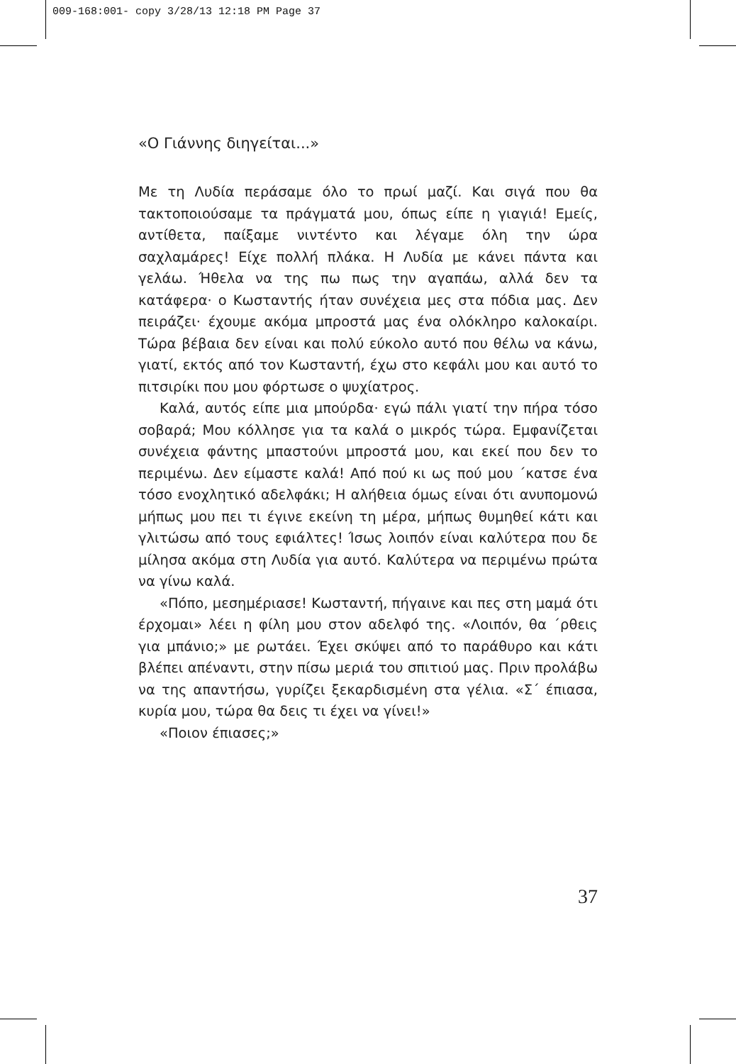009-168:001- copy 3/28/13 12:18 PM Page 37
«Ο Γιάννης διηγείται...»
Με τη Λυδία περάσαμε όλο το πρωί μαζί. Και σιγά που θα τακτοποιούσαμε τα πράγματά μου, όπως είπε η γιαγιά! Εμείς, αντίθετα, παίξαμε νιντέντο και λέγαμε όλη την ώρα σαχλαμάρες! Είχε πολλή πλάκα. Η Λυδία με κάνει πάντα και γελάω. Ήθελα να της πω πως την αγαπάω, αλλά δεν τα κατάφερα· ο Κωσταντής ήταν συνέχεια μες στα πόδια μας. Δεν πειράζει· έχουμε ακόμα μπροστά μας ένα ολόκληρο καλοκαίρι. Τώρα βέβαια δεν είναι και πολύ εύκολο αυτό που θέλω να κάνω, γιατί, εκτός από τον Κωσταντή, έχω στο κεφάλι μου και αυτό το πιτσιρίκι που μου φόρτωσε ο ψυχίατρος.
Καλά, αυτός είπε μια μπούρδα· εγώ πάλι γιατί την πήρα τόσο σοβαρά; Μου κόλλησε για τα καλά ο μικρός τώρα. Εμφανίζεται συνέχεια φάντης μπαστούνι μπροστά μου, και εκεί που δεν το περιμένω. Δεν είμαστε καλά! Από πού κι ως πού μου ΄κατσε ένα τόσο ενοχλητικό αδελφάκι; Η αλήθεια όμως είναι ότι ανυπομονώ μήπως μου πει τι έγινε εκείνη τη μέρα, μήπως θυμηθεί κάτι και γλιτώσω από τους εφιάλτες! Ίσως λοιπόν είναι καλύτερα που δε μίλησα ακόμα στη Λυδία για αυτό. Καλύτερα να περιμένω πρώτα να γίνω καλά.
«Πόπο, μεσημέριασε! Κωσταντή, πήγαινε και πες στη μαμά ότι έρχομαι» λέει η φίλη μου στον αδελφό της. «Λοιπόν, θα ΄ρθεις για μπάνιο;» με ρωτάει. Έχει σκύψει από το παράθυρο και κάτι βλέπει απέναντι, στην πίσω μεριά του σπιτιού μας. Πριν προλάβω να της απαντήσω, γυρίζει ξεκαρδισμένη στα γέλια. «Σ΄ έπιασα, κυρία μου, τώρα θα δεις τι έχει να γίνει!»
«Ποιον έπιασες;»
37